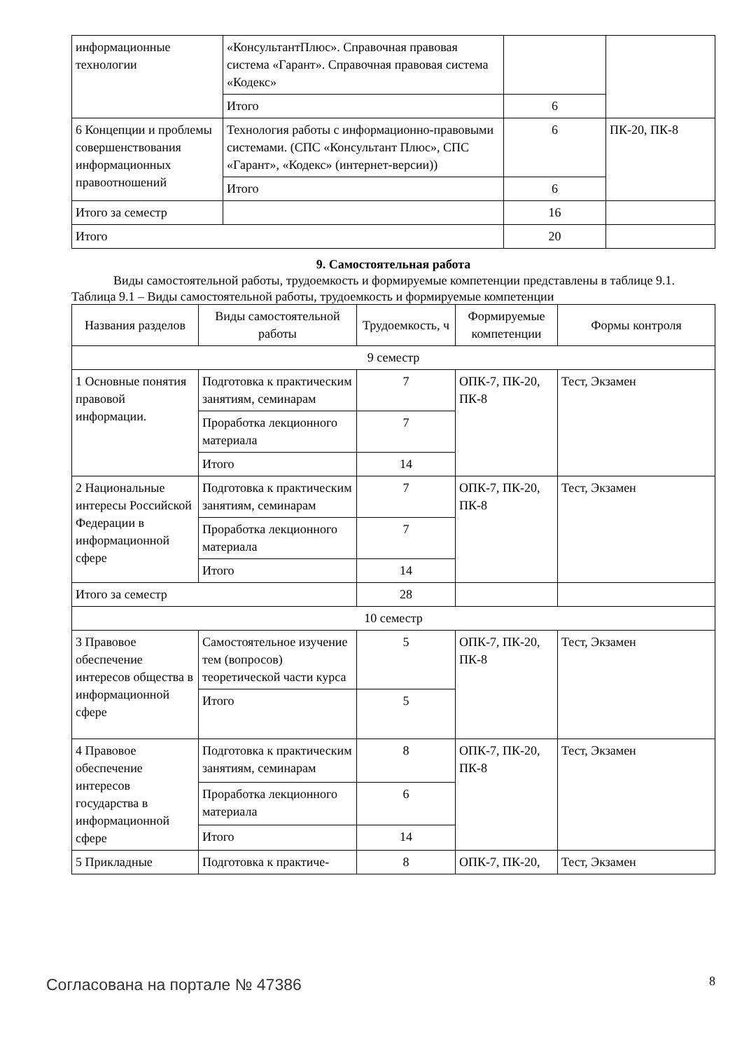| информационные технологии | «КонсультантПлюс». Справочная правовая система «Гарант». Справочная правовая система «Кодекс» | | |
| | Итого | 6 | |
| 6 Концепции и проблемы совершенствования информационных правоотношений | Технология работы с информационно-правовыми системами. (СПС «Консультант Плюс», СПС «Гарант», «Кодекс» (интернет-версии)) | 6 | ПК-20, ПК-8 |
| | Итого | 6 | |
| Итого за семестр | | 16 | |
| Итого | | 20 | |
9. Самостоятельная работа
Виды самостоятельной работы, трудоемкость и формируемые компетенции представлены в таблице 9.1.
Таблица 9.1 – Виды самостоятельной работы, трудоемкость и формируемые компетенции
| Названия разделов | Виды самостоятельной работы | Трудоемкость, ч | Формируемые компетенции | Формы контроля |
| --- | --- | --- | --- | --- |
| 9 семестр | | | | |
| 1 Основные понятия правовой информации. | Подготовка к практическим занятиям, семинарам | 7 | ОПК-7, ПК-20, ПК-8 | Тест, Экзамен |
| | Проработка лекционного материала | 7 | | |
| | Итого | 14 | | |
| 2 Национальные интересы Российской Федерации в информационной сфере | Подготовка к практическим занятиям, семинарам | 7 | ОПК-7, ПК-20, ПК-8 | Тест, Экзамен |
| | Проработка лекционного материала | 7 | | |
| | Итого | 14 | | |
| Итого за семестр | | 28 | | |
| 10 семестр | | | | |
| 3 Правовое обеспечение интересов общества в информационной сфере | Самостоятельное изучение тем (вопросов) теоретической части курса | 5 | ОПК-7, ПК-20, ПК-8 | Тест, Экзамен |
| | Итого | 5 | | |
| 4 Правовое обеспечение интересов государства в информационной сфере | Подготовка к практическим занятиям, семинарам | 8 | ОПК-7, ПК-20, ПК-8 | Тест, Экзамен |
| | Проработка лекционного материала | 6 | | |
| | Итого | 14 | | |
| 5 Прикладные | Подготовка к практиче- | 8 | ОПК-7, ПК-20, | Тест, Экзамен |
Согласована на портале № 47386 8